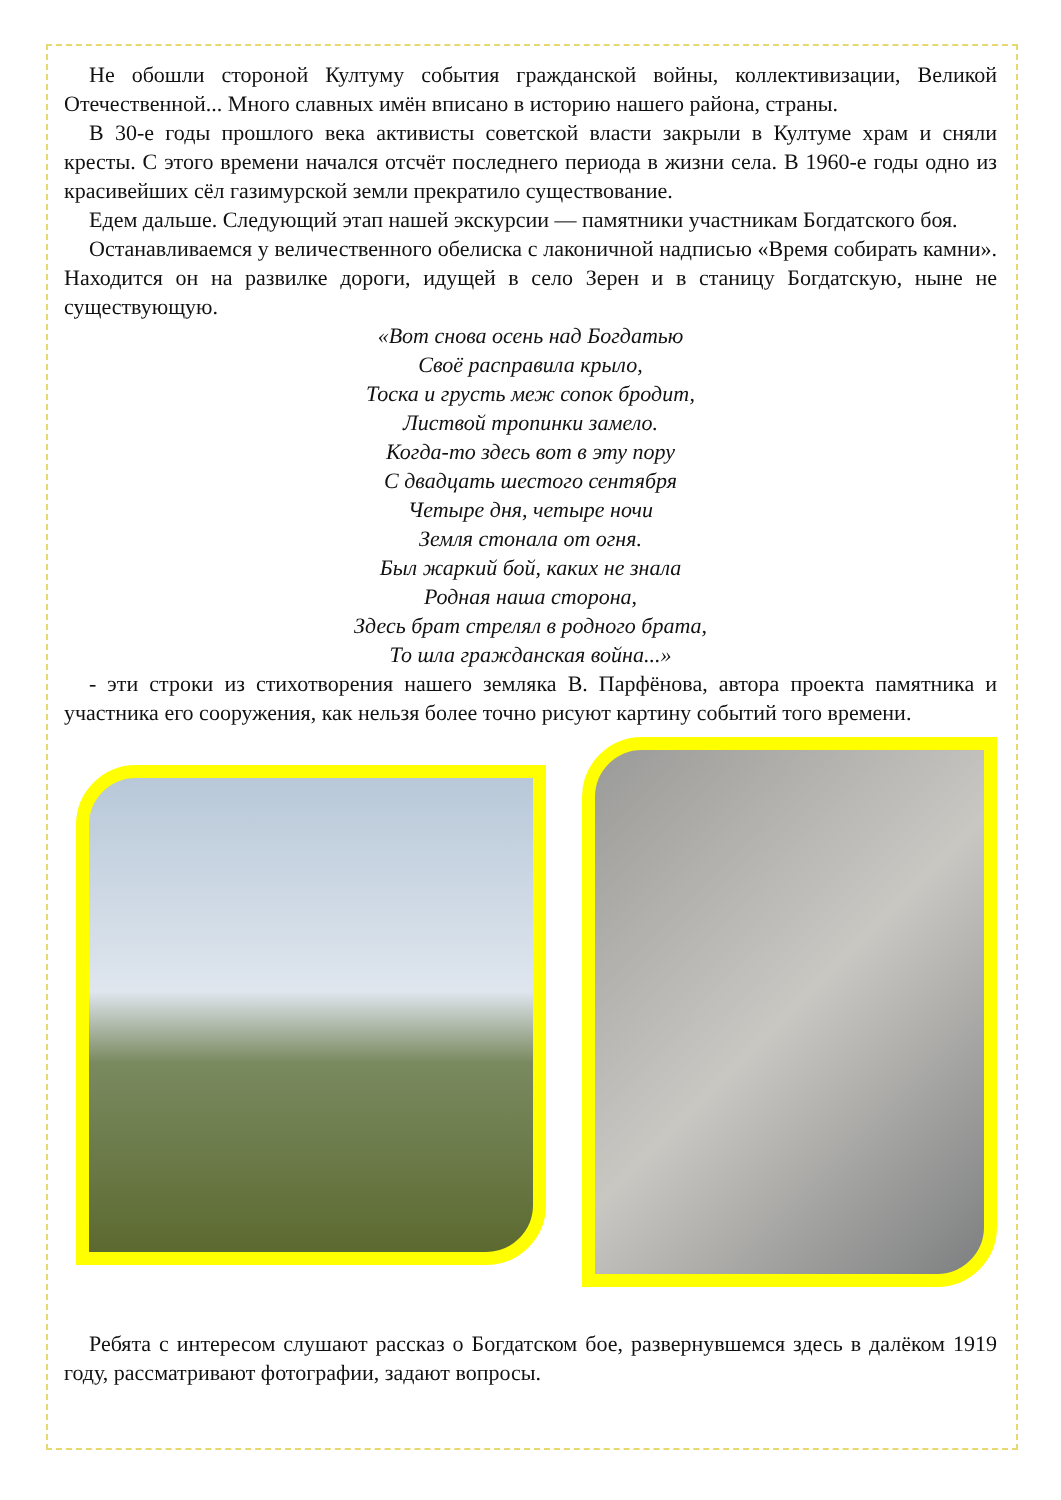Не обошли стороной Култуму события гражданской войны, коллективизации, Великой Отечественной... Много славных имён вписано в историю нашего района, страны.
В 30-е годы прошлого века активисты советской власти закрыли в Култуме храм и сняли кресты. С этого времени начался отсчёт последнего периода в жизни села. В 1960-е годы одно из красивейших сёл газимурской земли прекратило существование.
Едем дальше. Следующий этап нашей экскурсии — памятники участникам Богдатского боя.
Останавливаемся у величественного обелиска с лаконичной надписью «Время собирать камни». Находится он на развилке дороги, идущей в село Зерен и в станицу Богдатскую, ныне не существующую.
«Вот снова осень над Богдатью
Своё расправила крыло,
Тоска и грусть меж сопок бродит,
Листвой тропинки замело.
Когда-то здесь вот в эту пору
С двадцать шестого сентября
Четыре дня, четыре ночи
Земля стонала от огня.
Был жаркий бой, каких не знала
Родная наша сторона,
Здесь брат стрелял в родного брата,
То шла гражданская война...»
- эти строки из стихотворения нашего земляка В. Парфёнова, автора проекта памятника и участника его сооружения, как нельзя более точно рисуют картину событий того времени.
Ребята с интересом слушают рассказ о Богдатском бое, развернувшемся здесь в далёком 1919 году, рассматривают фотографии, задают вопросы.